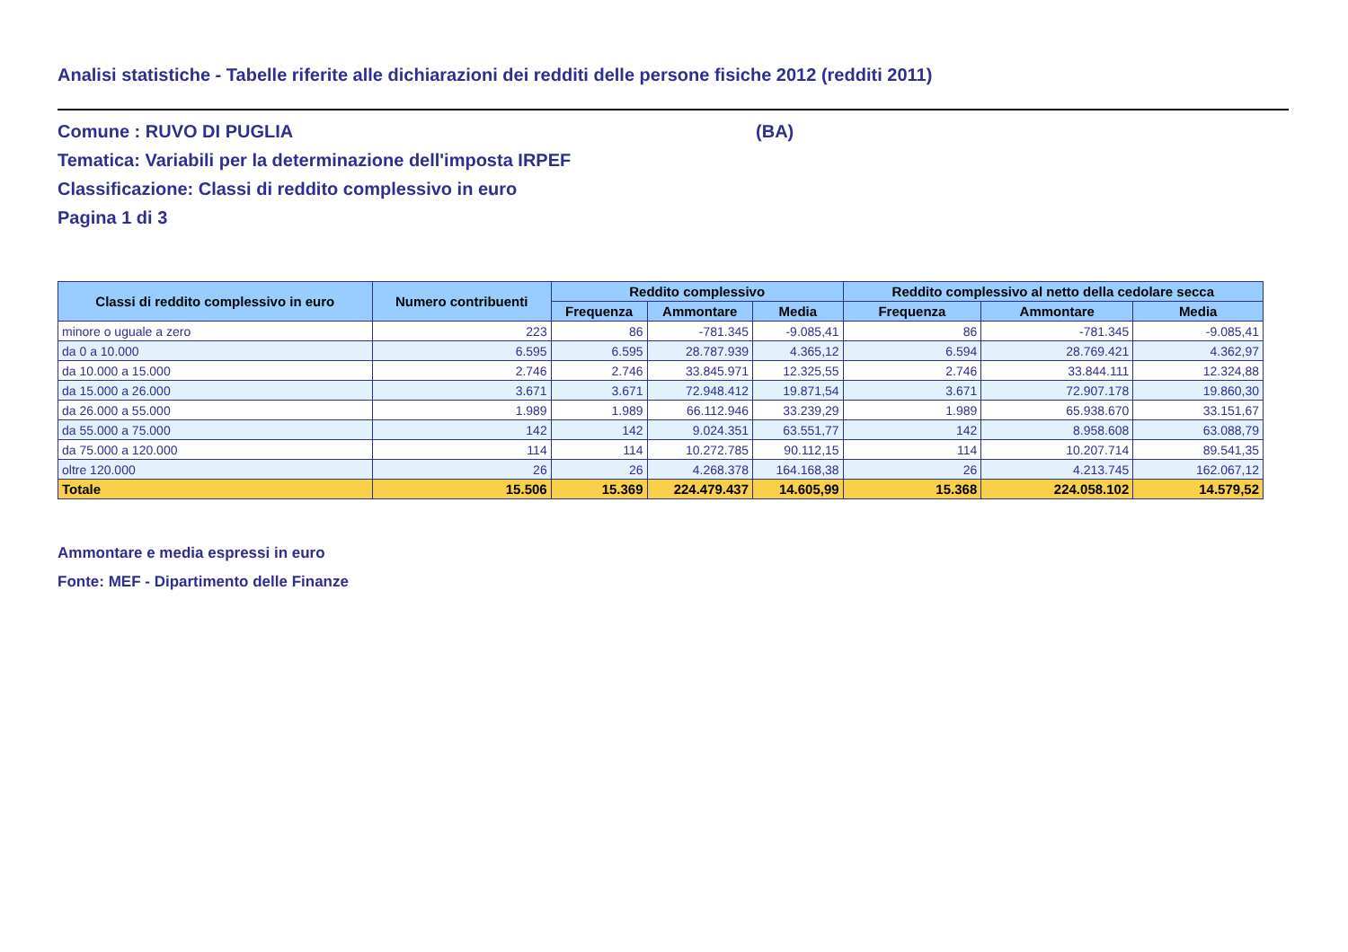Analisi statistiche - Tabelle riferite alle dichiarazioni dei redditi delle persone fisiche 2012 (redditi 2011)
Comune : RUVO DI PUGLIA (BA)
Tematica: Variabili per la determinazione dell'imposta IRPEF
Classificazione: Classi di reddito complessivo in euro
Pagina 1 di 3
| Classi di reddito complessivo in euro | Numero contribuenti | Reddito complessivo | | | Reddito complessivo al netto della cedolare secca | | |
| --- | --- | --- | --- | --- | --- | --- | --- |
| | | Frequenza | Ammontare | Media | Frequenza | Ammontare | Media |
| minore o uguale a zero | 223 | 86 | -781.345 | -9.085,41 | 86 | -781.345 | -9.085,41 |
| da 0 a 10.000 | 6.595 | 6.595 | 28.787.939 | 4.365,12 | 6.594 | 28.769.421 | 4.362,97 |
| da 10.000 a 15.000 | 2.746 | 2.746 | 33.845.971 | 12.325,55 | 2.746 | 33.844.111 | 12.324,88 |
| da 15.000 a 26.000 | 3.671 | 3.671 | 72.948.412 | 19.871,54 | 3.671 | 72.907.178 | 19.860,30 |
| da 26.000 a 55.000 | 1.989 | 1.989 | 66.112.946 | 33.239,29 | 1.989 | 65.938.670 | 33.151,67 |
| da 55.000 a 75.000 | 142 | 142 | 9.024.351 | 63.551,77 | 142 | 8.958.608 | 63.088,79 |
| da 75.000 a 120.000 | 114 | 114 | 10.272.785 | 90.112,15 | 114 | 10.207.714 | 89.541,35 |
| oltre 120.000 | 26 | 26 | 4.268.378 | 164.168,38 | 26 | 4.213.745 | 162.067,12 |
| Totale | 15.506 | 15.369 | 224.479.437 | 14.605,99 | 15.368 | 224.058.102 | 14.579,52 |
Ammontare e media espressi in euro
Fonte: MEF - Dipartimento delle Finanze